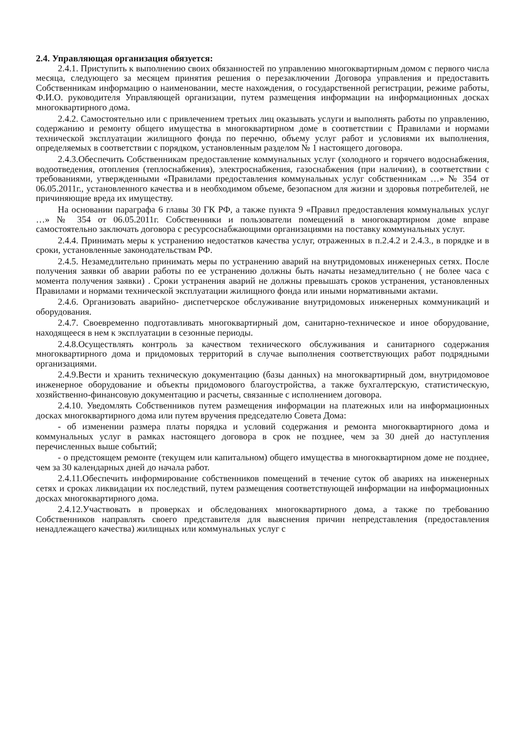2.4. Управляющая организация обязуется:
2.4.1. Приступить к выполнению своих обязанностей по управлению многоквартирным домом с первого числа месяца, следующего за месяцем принятия решения о перезаключении Договора управления и предоставить Собственникам информацию о наименовании, месте нахождения, о государственной регистрации, режиме работы, Ф.И.О. руководителя Управляющей организации, путем размещения информации на информационных досках многоквартирного дома.
2.4.2. Самостоятельно или с привлечением третьих лиц оказывать услуги и выполнять работы по управлению, содержанию и ремонту общего имущества в многоквартирном доме в соответствии с Правилами и нормами технической эксплуатации жилищного фонда по перечню, объему услуг работ и условиями их выполнения, определяемых в соответствии с порядком, установленным разделом № 1 настоящего договора.
2.4.3.Обеспечить Собственникам предоставление коммунальных услуг (холодного и горячего водоснабжения, водоотведения, отопления (теплоснабжения), электроснабжения, газоснабжения (при наличии), в соответствии с требованиями, утвержденными «Правилами предоставления коммунальных услуг собственникам …» № 354 от 06.05.2011г., установленного качества и в необходимом объеме, безопасном для жизни и здоровья потребителей, не причиняющие вреда их имуществу.
На основании параграфа 6 главы 30 ГК РФ, а также пункта 9 «Правил предоставления коммунальных услуг …» № 354 от 06.05.2011г. Собственники и пользователи помещений в многоквартирном доме вправе самостоятельно заключать договора с ресурсоснабжающими организациями на поставку коммунальных услуг.
2.4.4. Принимать меры к устранению недостатков качества услуг, отраженных в п.2.4.2 и 2.4.3., в порядке и в сроки, установленные законодательствам РФ.
2.4.5. Незамедлительно принимать меры по устранению аварий на внутридомовых инженерных сетях. После получения заявки об аварии работы по ее устранению должны быть начаты незамедлительно ( не более часа с момента получения заявки) . Сроки устранения аварий не должны превышать сроков устранения, установленных Правилами и нормами технической эксплуатации жилищного фонда или иными нормативными актами.
2.4.6. Организовать аварийно- диспетчерское обслуживание внутридомовых инженерных коммуникаций и оборудования.
2.4.7. Своевременно подготавливать многоквартирный дом, санитарно-техническое и иное оборудование, находящееся в нем к эксплуатации в сезонные периоды.
2.4.8.Осуществлять контроль за качеством технического обслуживания и санитарного содержания многоквартирного дома и придомовых территорий в случае выполнения соответствующих работ подрядными организациями.
2.4.9.Вести и хранить техническую документацию (базы данных) на многоквартирный дом, внутридомовое инженерное оборудование и объекты придомового благоустройства, а также бухгалтерскую, статистическую, хозяйственно-финансовую документацию и расчеты, связанные с исполнением договора.
2.4.10. Уведомлять Собственников путем размещения информации на платежных или на информационных досках многоквартирного дома или путем вручения председателю Совета Дома:
- об изменении размера платы порядка и условий содержания и ремонта многоквартирного дома и коммунальных услуг в рамках настоящего договора в срок не позднее, чем за 30 дней до наступления перечисленных выше событий;
- о предстоящем ремонте (текущем или капитальном) общего имущества в многоквартирном доме не позднее, чем за 30 календарных дней до начала работ.
2.4.11.Обеспечить информирование собственников помещений в течение суток об авариях на инженерных сетях и сроках ликвидации их последствий, путем размещения соответствующей информации на информационных досках многоквартирного дома.
2.4.12.Участвовать в проверках и обследованиях многоквартирного дома, а также по требованию Собственников направлять своего представителя для выяснения причин непредставления (предоставления ненадлежащего качества) жилищных или коммунальных услуг с